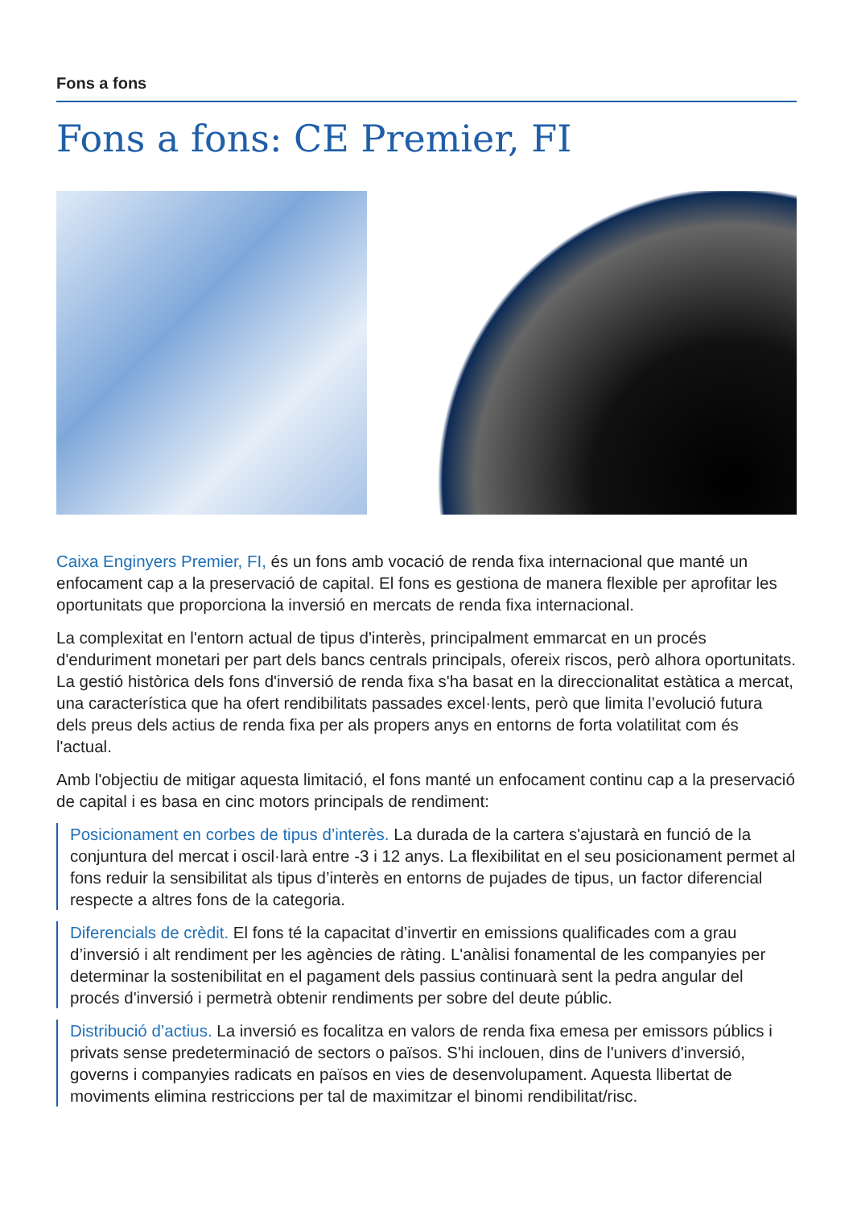Fons a fons
Fons a fons: CE Premier, FI
Caixa Enginyers Premier, FI, és un fons amb vocació de renda fixa internacional que manté un enfocament cap a la preservació de capital. El fons es gestiona de manera flexible per aprofitar les oportunitats que proporciona la inversió en mercats de renda fixa internacional.
La complexitat en l'entorn actual de tipus d'interès, principalment emmarcat en un procés d'enduriment monetari per part dels bancs centrals principals, ofereix riscos, però alhora oportunitats. La gestió històrica dels fons d'inversió de renda fixa s'ha basat en la direccionalitat estàtica a mercat, una característica que ha ofert rendibilitats passades excel·lents, però que limita l’evolució futura dels preus dels actius de renda fixa per als propers anys en entorns de forta volatilitat com és l'actual.
Amb l'objectiu de mitigar aquesta limitació, el fons manté un enfocament continu cap a la preservació de capital i es basa en cinc motors principals de rendiment:
Posicionament en corbes de tipus d’interès. La durada de la cartera s'ajustarà en funció de la conjuntura del mercat i oscil·larà entre -3 i 12 anys. La flexibilitat en el seu posicionament permet al fons reduir la sensibilitat als tipus d’interès en entorns de pujades de tipus, un factor diferencial respecte a altres fons de la categoria.
Diferencials de crèdit. El fons té la capacitat d’invertir en emissions qualificades com a grau d’inversió i alt rendiment per les agències de ràting. L'anàlisi fonamental de les companyies per determinar la sostenibilitat en el pagament dels passius continuarà sent la pedra angular del procés d'inversió i permetrà obtenir rendiments per sobre del deute públic.
Distribució d’actius. La inversió es focalitza en valors de renda fixa emesa per emissors públics i privats sense predeterminació de sectors o països. S'hi inclouen, dins de l'univers d'inversió, governs i companyies radicats en països en vies de desenvolupament. Aquesta llibertat de moviments elimina restriccions per tal de maximitzar el binomi rendibilitat/risc.